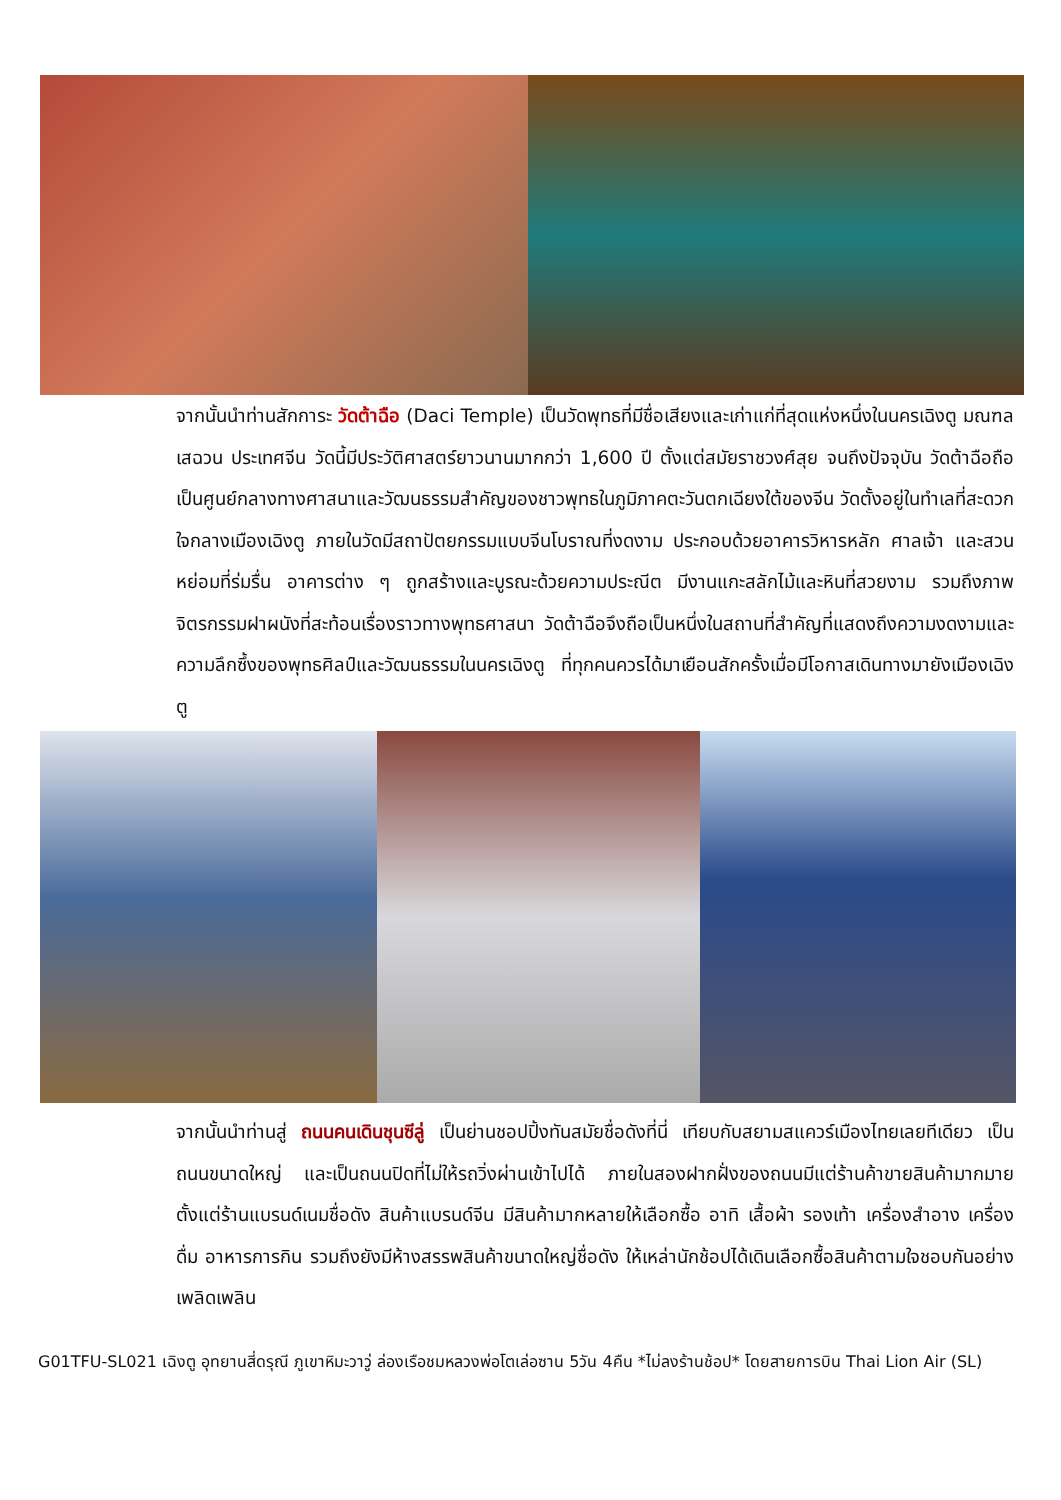จากนั้นนำท่านสักการะ วัดต้าฉือ (Daci Temple) เป็นวัดพุทธที่มีชื่อเสียงและเก่าแก่ที่สุดแห่งหนึ่งในนครเฉิงตู มณฑลเสฉวน ประเทศจีน วัดนี้มีประวัติศาสตร์ยาวนานมากกว่า 1,600 ปี ตั้งแต่สมัยราชวงศ์สุย จนถึงปัจจุบัน วัดต้าฉือถือเป็นศูนย์กลางทางศาสนาและวัฒนธรรมสำคัญของชาวพุทธในภูมิภาคตะวันตกเฉียงใต้ของจีน วัดตั้งอยู่ในทำเลที่สะดวกใจกลางเมืองเฉิงตู ภายในวัดมีสถาปัตยกรรมแบบจีนโบราณที่งดงาม ประกอบด้วยอาคารวิหารหลัก ศาลเจ้า และสวนหย่อมที่ร่มรื่น อาคารต่าง ๆ ถูกสร้างและบูรณะด้วยความประณีต มีงานแกะสลักไม้และหินที่สวยงาม รวมถึงภาพจิตรกรรมฝาผนังที่สะท้อนเรื่องราวทางพุทธศาสนา วัดต้าฉือจึงถือเป็นหนึ่งในสถานที่สำคัญที่แสดงถึงความงดงามและความลึกซึ้งของพุทธศิลป์และวัฒนธรรมในนครเฉิงตู ที่ทุกคนควรได้มาเยือนสักครั้งเมื่อมีโอกาสเดินทางมายังเมืองเฉิงตู
จากนั้นนำท่านสู่ ถนนคนเดินชุนซีลู่ เป็นย่านชอปปิ้งทันสมัยชื่อดังที่นี่ เทียบกับสยามสแควร์เมืองไทยเลยทีเดียว เป็นถนนขนาดใหญ่ และเป็นถนนปิดที่ไม่ให้รถวิ่งผ่านเข้าไปได้ ภายในสองฝากฝั่งของถนนมีแต่ร้านค้าขายสินค้ามากมาย ตั้งแต่ร้านแบรนด์เนมชื่อดัง สินค้าแบรนด์จีน มีสินค้ามากหลายให้เลือกซื้อ อาทิ เสื้อผ้า รองเท้า เครื่องสำอาง เครื่องดื่ม อาหารการกิน รวมถึงยังมีห้างสรรพสินค้าขนาดใหญ่ชื่อดัง ให้เหล่านักช้อปได้เดินเลือกซื้อสินค้าตามใจชอบกันอย่างเพลิดเพลิน
G01TFU-SL021 เฉิงตู อุทยานสี่ดรุณี ภูเขาหิมะวาวู่ ล่องเรือชมหลวงพ่อโตเล่อซาน 5วัน 4คืน *ไม่ลงร้านช้อป* โดยสายการบิน Thai Lion Air (SL)